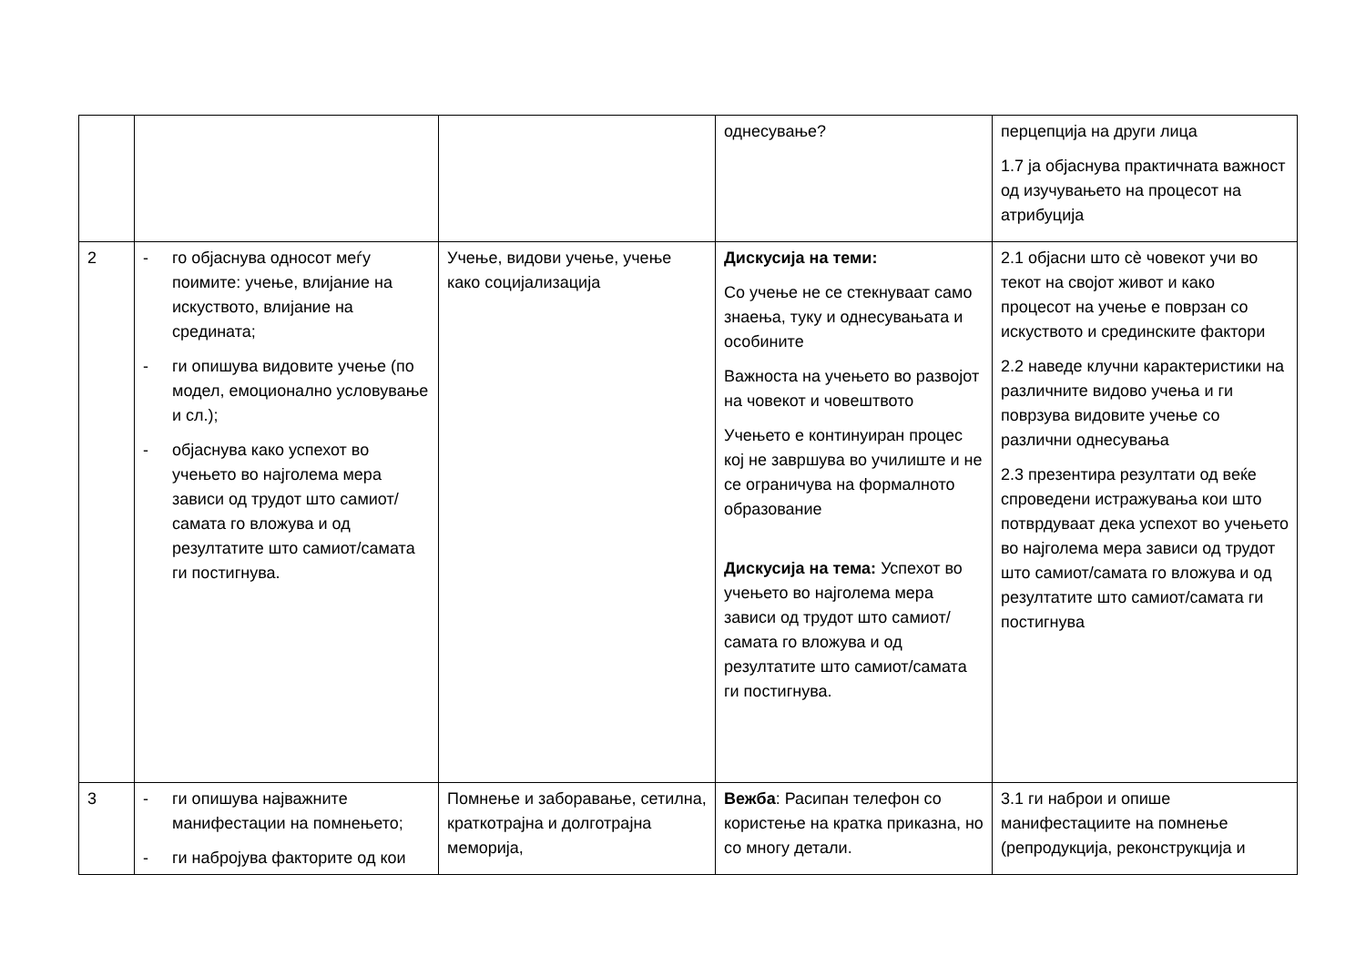| | | | однесување? | перцепција на други лица 1.7 ја објаснува практичната важност од изучувањето на процесот на атрибуција |
| 2 | - го објаснува односот меѓу поимите: учење, влијание на искуството, влијание на средината; - ги опишува видовите учење (по модел, емоционално условување и сл.); - објаснува како успехот во учењето во најголема мера зависи од трудот што самиот/самата го вложува и од резултатите што самиот/самата ги постигнува. | Учење, видови учење, учење како социјализација | Дискусија на теми: Со учење не се стекнуваат само знаења, туку и однесувањата и особините Важноста на учењето во развојот на човекот и човештвото Учењето е континуиран процес кој не завршува во училиште и не се ограничува на формалното образование Дискусија на тема: Успехот во учењето во најголема мера зависи од трудот што самиот/самата го вложува и од резултатите што самиот/самата ги постигнува. | 2.1 објасни што сè човекот учи во текот на својот живот и како процесот на учење е поврзан со искуството и срединските фактори 2.2 наведе клучни карактеристики на различните видово учења и ги поврзува видовите учење со различни однесувања 2.3 презентира резултати од веќе спроведени истражувања кои што потврдуваат дека успехот во учењето во најголема мера зависи од трудот што самиот/самата го вложува и од резултатите што самиот/самата ги постигнува |
| 3 | - ги опишува најважните манифестации на помнењето; - ги набројува факторите од кои | Помнење и заборавање, сетилна, краткотрајна и долготрајна меморија, | Вежба : Расипан телефон со користење на кратка приказна, но со многу детали. | 3.1 ги наброи и опише манифестациите на помнење (репродукција, реконструкција и |